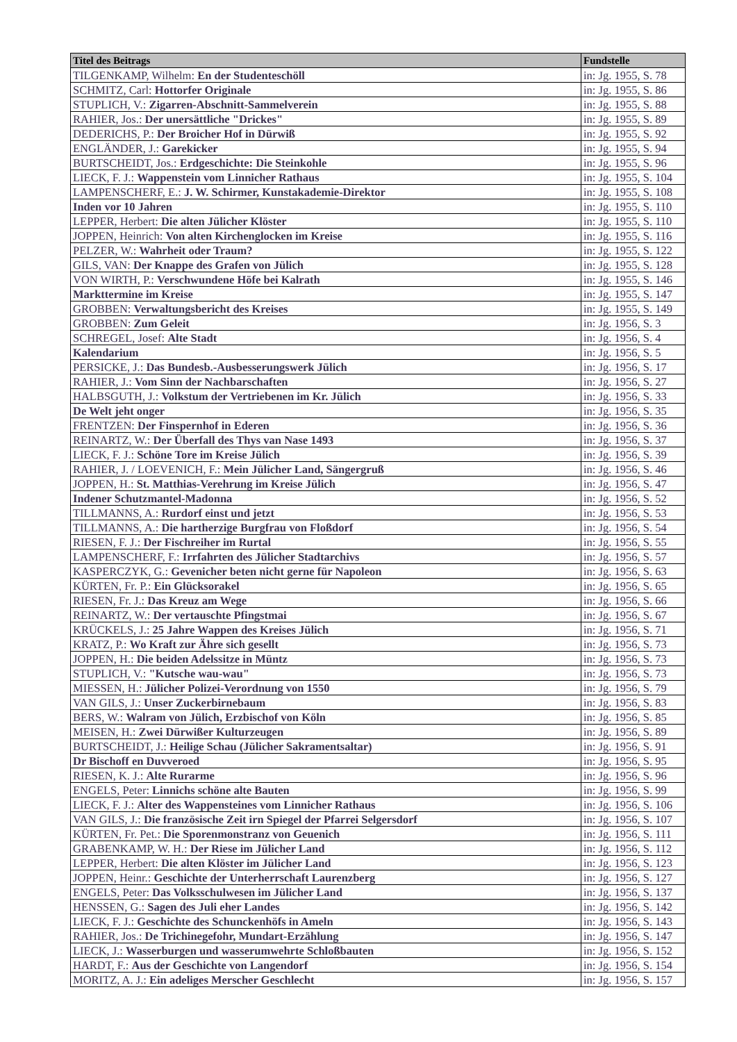| Titel des Beitrags | Fundstelle |
| --- | --- |
| TILGENKAMP, Wilhelm: En der Studenteschöll | in: Jg. 1955, S. 78 |
| SCHMITZ, Carl: Hottorfer Originale | in: Jg. 1955, S. 86 |
| STUPLICH, V.: Zigarren-Abschnitt-Sammelverein | in: Jg. 1955, S. 88 |
| RAHIER, Jos.: Der unersättliche "Drickes" | in: Jg. 1955, S. 89 |
| DEDERICHS, P.: Der Broicher Hof in Dürwiß | in: Jg. 1955, S. 92 |
| ENGLÄNDER, J.: Garekicker | in: Jg. 1955, S. 94 |
| BURTSCHEIDT, Jos.: Erdgeschichte: Die Steinkohle | in: Jg. 1955, S. 96 |
| LIECK, F. J.: Wappenstein vom Linnicher Rathaus | in: Jg. 1955, S. 104 |
| LAMPENSCHERF, E.: J. W. Schirmer, Kunstakademie-Direktor | in: Jg. 1955, S. 108 |
| Inden vor 10 Jahren | in: Jg. 1955, S. 110 |
| LEPPER, Herbert: Die alten Jülicher Klöster | in: Jg. 1955, S. 110 |
| JOPPEN, Heinrich: Von alten Kirchenglocken im Kreise | in: Jg. 1955, S. 116 |
| PELZER, W.: Wahrheit oder Traum? | in: Jg. 1955, S. 122 |
| GILS, VAN: Der Knappe des Grafen von Jülich | in: Jg. 1955, S. 128 |
| VON WIRTH, P.: Verschwundene Höfe bei Kalrath | in: Jg. 1955, S. 146 |
| Markttermine im Kreise | in: Jg. 1955, S. 147 |
| GROBBEN: Verwaltungsbericht des Kreises | in: Jg. 1955, S. 149 |
| GROBBEN: Zum Geleit | in: Jg. 1956, S. 3 |
| SCHREGEL, Josef: Alte Stadt | in: Jg. 1956, S. 4 |
| Kalendarium | in: Jg. 1956, S. 5 |
| PERSICKE, J.: Das Bundesb.-Ausbesserungswerk Jülich | in: Jg. 1956, S. 17 |
| RAHIER, J.: Vom Sinn der Nachbarschaften | in: Jg. 1956, S. 27 |
| HALBSGUTH, J.: Volkstum der Vertriebenen im Kr. Jülich | in: Jg. 1956, S. 33 |
| De Welt jeht onger | in: Jg. 1956, S. 35 |
| FRENTZEN: Der Finspernhof in Ederen | in: Jg. 1956, S. 36 |
| REINARTZ, W.: Der Überfall des Thys van Nase 1493 | in: Jg. 1956, S. 37 |
| LIECK, F. J.: Schöne Tore im Kreise Jülich | in: Jg. 1956, S. 39 |
| RAHIER, J. / LOEVENICH, F.: Mein Jülicher Land, Sängergruß | in: Jg. 1956, S. 46 |
| JOPPEN, H.: St. Matthias-Verehrung im Kreise Jülich | in: Jg. 1956, S. 47 |
| Indener Schutzmantel-Madonna | in: Jg. 1956, S. 52 |
| TILLMANNS, A.: Rurdorf einst und jetzt | in: Jg. 1956, S. 53 |
| TILLMANNS, A.: Die hartherzige Burgfrau von Floßdorf | in: Jg. 1956, S. 54 |
| RIESEN, F. J.: Der Fischreiher im Rurtal | in: Jg. 1956, S. 55 |
| LAMPENSCHERF, F.: Irrfahrten des Jülicher Stadtarchivs | in: Jg. 1956, S. 57 |
| KASPERCZYK, G.: Gevenicher beten nicht gerne für Napoleon | in: Jg. 1956, S. 63 |
| KÜRTEN, Fr. P.: Ein Glücksorakel | in: Jg. 1956, S. 65 |
| RIESEN, Fr. J.: Das Kreuz am Wege | in: Jg. 1956, S. 66 |
| REINARTZ, W.: Der vertauschte Pfingstmai | in: Jg. 1956, S. 67 |
| KRÜCKELS, J.: 25 Jahre Wappen des Kreises Jülich | in: Jg. 1956, S. 71 |
| KRATZ, P.: Wo Kraft zur Ähre sich gesellt | in: Jg. 1956, S. 73 |
| JOPPEN, H.: Die beiden Adelssitze in Müntz | in: Jg. 1956, S. 73 |
| STUPLICH, V.: "Kutsche wau-wau" | in: Jg. 1956, S. 73 |
| MIESSEN, H.: Jülicher Polizei-Verordnung von 1550 | in: Jg. 1956, S. 79 |
| VAN GILS, J.: Unser Zuckerbirnebaum | in: Jg. 1956, S. 83 |
| BERS, W.: Walram von Jülich, Erzbischof von Köln | in: Jg. 1956, S. 85 |
| MEISEN, H.: Zwei Dürwißer Kulturzeugen | in: Jg. 1956, S. 89 |
| BURTSCHEIDT, J.: Heilige Schau (Jülicher Sakramentsaltar) | in: Jg. 1956, S. 91 |
| Dr Bischoff en Duvveroed | in: Jg. 1956, S. 95 |
| RIESEN, K. J.: Alte Rurarme | in: Jg. 1956, S. 96 |
| ENGELS, Peter: Linnichs schöne alte Bauten | in: Jg. 1956, S. 99 |
| LIECK, F. J.: Alter des Wappensteines vom Linnicher Rathaus | in: Jg. 1956, S. 106 |
| VAN GILS, J.: Die französische Zeit irn Spiegel der Pfarrei Selgersdorf | in: Jg. 1956, S. 107 |
| KÜRTEN, Fr. Pet.: Die Sporenmonstranz von Geuenich | in: Jg. 1956, S. 111 |
| GRABENKAMP, W. H.: Der Riese im Jülicher Land | in: Jg. 1956, S. 112 |
| LEPPER, Herbert: Die alten Klöster im Jülicher Land | in: Jg. 1956, S. 123 |
| JOPPEN, Heinr.: Geschichte der Unterherrschaft Laurenzberg | in: Jg. 1956, S. 127 |
| ENGELS, Peter: Das Volksschulwesen im Jülicher Land | in: Jg. 1956, S. 137 |
| HENSSEN, G.: Sagen des Juli eher Landes | in: Jg. 1956, S. 142 |
| LIECK, F. J.: Geschichte des Schunckenhöfs in Ameln | in: Jg. 1956, S. 143 |
| RAHIER, Jos.: De Trichinegefohr, Mundart-Erzählung | in: Jg. 1956, S. 147 |
| LIECK, J.: Wasserburgen und wasserumwehrte Schloßbauten | in: Jg. 1956, S. 152 |
| HARDT, F.: Aus der Geschichte von Langendorf | in: Jg. 1956, S. 154 |
| MORITZ, A. J.: Ein adeliges Merscher Geschlecht | in: Jg. 1956, S. 157 |